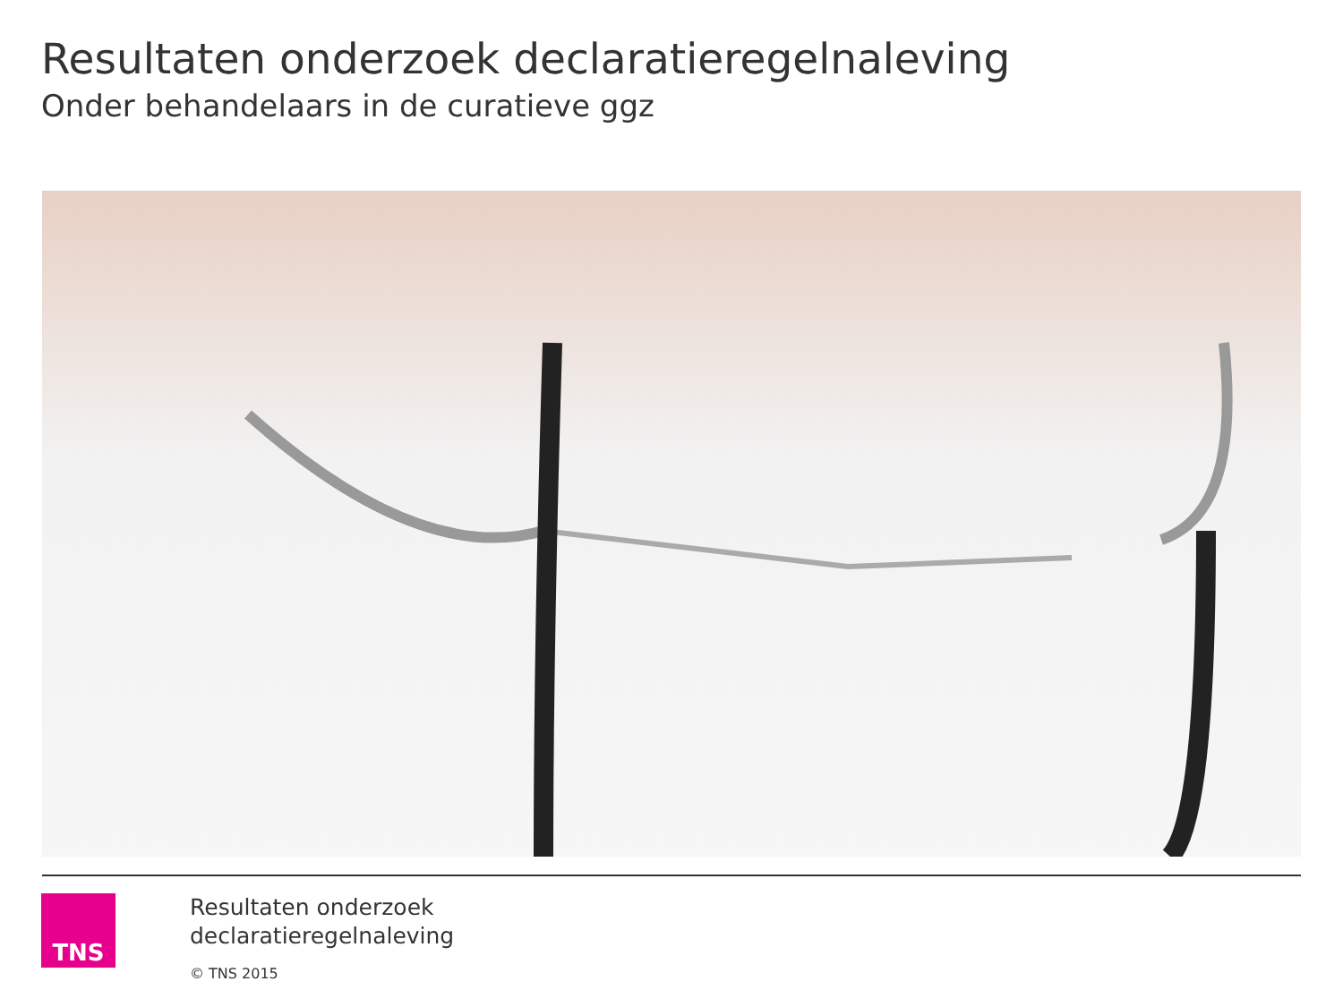Resultaten onderzoek declaratieregelnaleving
Onder behandelaars in de curatieve ggz
TNS
Resultaten onderzoek
declaratieregelnaleving
© TNS 2015